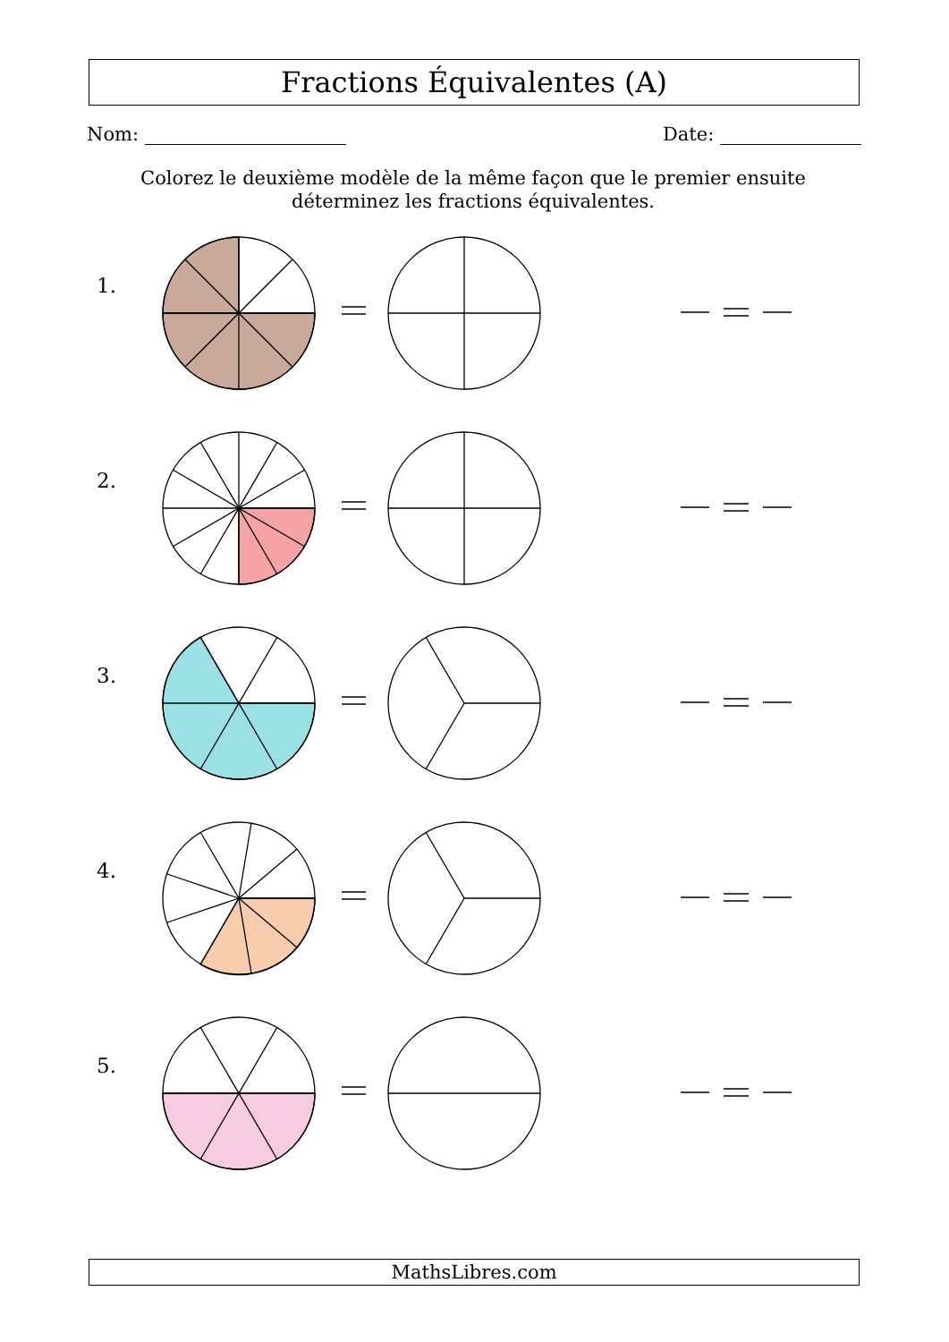Fractions Équivalentes (A)
Nom: Date:
Colorez le deuxième modèle de la même façon que le premier ensuite déterminez les fractions équivalentes.
1.
2.
3.
4.
5.
MathsLibres.com